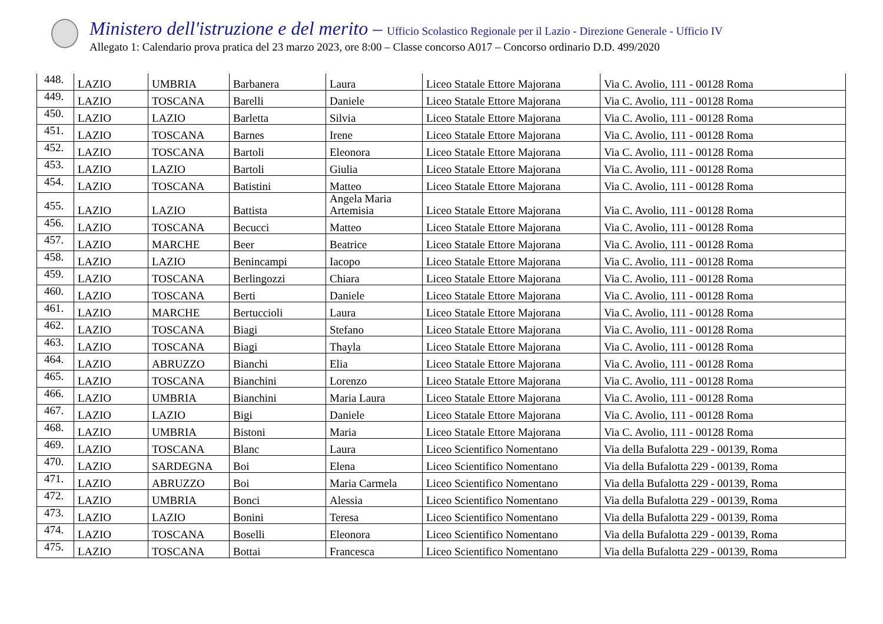Ministero dell'istruzione e del merito – Ufficio Scolastico Regionale per il Lazio - Direzione Generale - Ufficio IV
Allegato 1: Calendario prova pratica del 23 marzo 2023, ore 8:00 – Classe concorso A017 – Concorso ordinario D.D. 499/2020
| 448. | LAZIO | UMBRIA | Barbanera | Laura | Liceo Statale Ettore Majorana | Via C. Avolio, 111 - 00128 Roma |
| 449. | LAZIO | TOSCANA | Barelli | Daniele | Liceo Statale Ettore Majorana | Via C. Avolio, 111 - 00128 Roma |
| 450. | LAZIO | LAZIO | Barletta | Silvia | Liceo Statale Ettore Majorana | Via C. Avolio, 111 - 00128 Roma |
| 451. | LAZIO | TOSCANA | Barnes | Irene | Liceo Statale Ettore Majorana | Via C. Avolio, 111 - 00128 Roma |
| 452. | LAZIO | TOSCANA | Bartoli | Eleonora | Liceo Statale Ettore Majorana | Via C. Avolio, 111 - 00128 Roma |
| 453. | LAZIO | LAZIO | Bartoli | Giulia | Liceo Statale Ettore Majorana | Via C. Avolio, 111 - 00128 Roma |
| 454. | LAZIO | TOSCANA | Batistini | Matteo | Liceo Statale Ettore Majorana | Via C. Avolio, 111 - 00128 Roma |
| 455. | LAZIO | LAZIO | Battista | Angela Maria Artemisia | Liceo Statale Ettore Majorana | Via C. Avolio, 111 - 00128 Roma |
| 456. | LAZIO | TOSCANA | Becucci | Matteo | Liceo Statale Ettore Majorana | Via C. Avolio, 111 - 00128 Roma |
| 457. | LAZIO | MARCHE | Beer | Beatrice | Liceo Statale Ettore Majorana | Via C. Avolio, 111 - 00128 Roma |
| 458. | LAZIO | LAZIO | Benincampi | Iacopo | Liceo Statale Ettore Majorana | Via C. Avolio, 111 - 00128 Roma |
| 459. | LAZIO | TOSCANA | Berlingozzi | Chiara | Liceo Statale Ettore Majorana | Via C. Avolio, 111 - 00128 Roma |
| 460. | LAZIO | TOSCANA | Berti | Daniele | Liceo Statale Ettore Majorana | Via C. Avolio, 111 - 00128 Roma |
| 461. | LAZIO | MARCHE | Bertuccioli | Laura | Liceo Statale Ettore Majorana | Via C. Avolio, 111 - 00128 Roma |
| 462. | LAZIO | TOSCANA | Biagi | Stefano | Liceo Statale Ettore Majorana | Via C. Avolio, 111 - 00128 Roma |
| 463. | LAZIO | TOSCANA | Biagi | Thayla | Liceo Statale Ettore Majorana | Via C. Avolio, 111 - 00128 Roma |
| 464. | LAZIO | ABRUZZO | Bianchi | Elia | Liceo Statale Ettore Majorana | Via C. Avolio, 111 - 00128 Roma |
| 465. | LAZIO | TOSCANA | Bianchini | Lorenzo | Liceo Statale Ettore Majorana | Via C. Avolio, 111 - 00128 Roma |
| 466. | LAZIO | UMBRIA | Bianchini | Maria Laura | Liceo Statale Ettore Majorana | Via C. Avolio, 111 - 00128 Roma |
| 467. | LAZIO | LAZIO | Bigi | Daniele | Liceo Statale Ettore Majorana | Via C. Avolio, 111 - 00128 Roma |
| 468. | LAZIO | UMBRIA | Bistoni | Maria | Liceo Statale Ettore Majorana | Via C. Avolio, 111 - 00128 Roma |
| 469. | LAZIO | TOSCANA | Blanc | Laura | Liceo Scientifico Nomentano | Via della Bufalotta 229 - 00139, Roma |
| 470. | LAZIO | SARDEGNA | Boi | Elena | Liceo Scientifico Nomentano | Via della Bufalotta 229 - 00139, Roma |
| 471. | LAZIO | ABRUZZO | Boi | Maria Carmela | Liceo Scientifico Nomentano | Via della Bufalotta 229 - 00139, Roma |
| 472. | LAZIO | UMBRIA | Bonci | Alessia | Liceo Scientifico Nomentano | Via della Bufalotta 229 - 00139, Roma |
| 473. | LAZIO | LAZIO | Bonini | Teresa | Liceo Scientifico Nomentano | Via della Bufalotta 229 - 00139, Roma |
| 474. | LAZIO | TOSCANA | Boselli | Eleonora | Liceo Scientifico Nomentano | Via della Bufalotta 229 - 00139, Roma |
| 475. | LAZIO | TOSCANA | Bottai | Francesca | Liceo Scientifico Nomentano | Via della Bufalotta 229 - 00139, Roma |